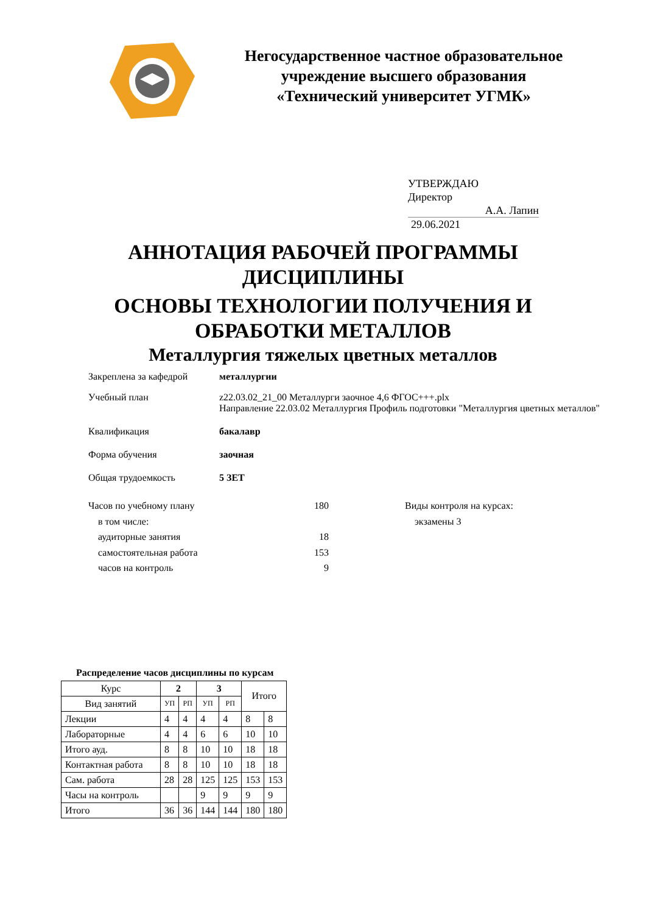Негосударственное частное образовательное
учреждение высшего образования
«Технический университет УГМК»
УТВЕРЖДАЮ
Директор
А.А. Лапин
29.06.2021
АННОТАЦИЯ РАБОЧЕЙ ПРОГРАММЫ
ДИСЦИПЛИНЫ
ОСНОВЫ ТЕХНОЛОГИИ ПОЛУЧЕНИЯ И
ОБРАБОТКИ МЕТАЛЛОВ
Металлургия тяжелых цветных металлов
Закреплена за кафедрой металлургии
Учебный план z22.03.02_21_00 Металлурги заочное 4,6 ФГОС+++.plx
Направление 22.03.02 Металлургия Профиль подготовки "Металлургия цветных металлов"
Квалификация бакалавр
Форма обучения заочная
Общая трудоемкость 5 ЗЕТ
Часов по учебному плану
в том числе:
аудиторные занятия
самостоятельная работа
часов на контроль
180
18
153
9
Виды контроля на курсах:
экзамены 3
Распределение часов дисциплины по курсам
| Курс | 2 | | 3 | | Итого | |
| --- | --- | --- | --- | --- | --- | --- |
| Вид занятий | УП | РП | УП | РП | | |
| Лекции | 4 | 4 | 4 | 4 | 8 | 8 |
| Лабораторные | 4 | 4 | 6 | 6 | 10 | 10 |
| Итого ауд. | 8 | 8 | 10 | 10 | 18 | 18 |
| Контактная работа | 8 | 8 | 10 | 10 | 18 | 18 |
| Сам. работа | 28 | 28 | 125 | 125 | 153 | 153 |
| Часы на контроль | | | 9 | 9 | 9 | 9 |
| Итого | 36 | 36 | 144 | 144 | 180 | 180 |